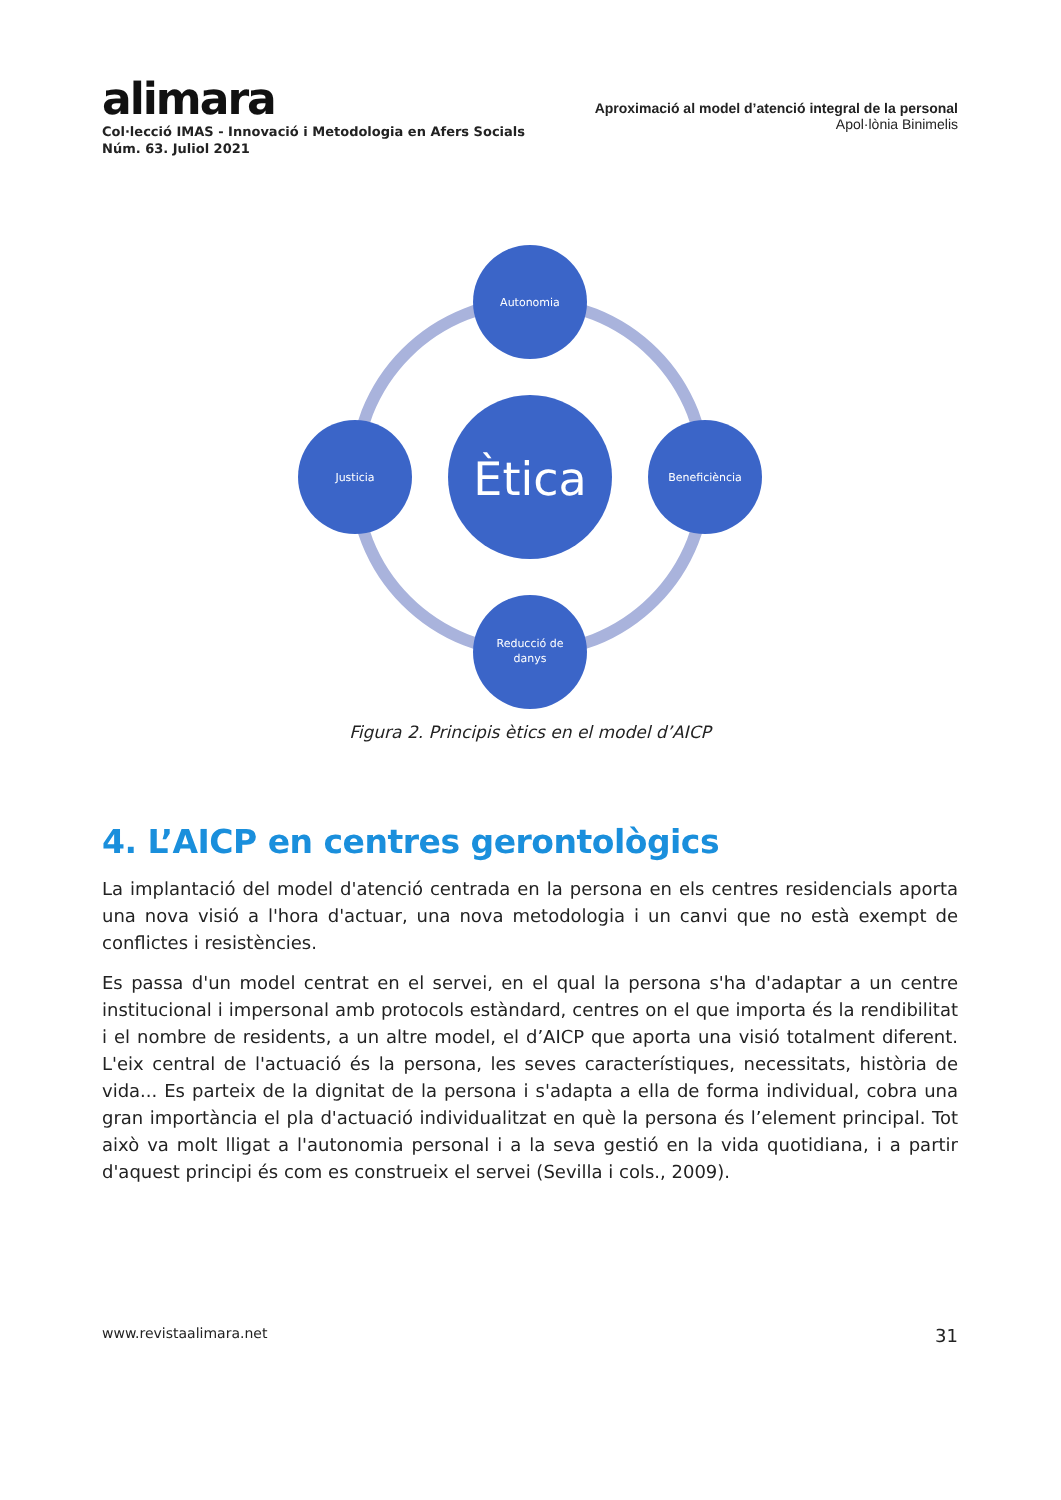alimara
Col·lecció IMAS - Innovació i Metodologia en Afers Socials
Núm. 63. Juliol 2021
Aproximació al model d’atenció integral de la personal
Apol·lònia Binimelis
Autonomia
Justicia
Beneficiència
Reducció de
danys
Ètica
Figura 2. Principis ètics en el model d’AICP
4. L’AICP en centres gerontològics
La implantació del model d'atenció centrada en la persona en els centres residencials aporta una nova visió a l'hora d'actuar, una nova metodologia i un canvi que no està exempt de conflictes i resistències.
Es passa d'un model centrat en el servei, en el qual la persona s'ha d'adaptar a un centre institucional i impersonal amb protocols estàndard, centres on el que importa és la rendibilitat i el nombre de residents, a un altre model, el d’AICP que aporta una visió totalment diferent. L'eix central de l'actuació és la persona, les seves característiques, necessitats, història de vida... Es parteix de la dignitat de la persona i s'adapta a ella de forma individual, cobra una gran importància el pla d'actuació individualitzat en què la persona és l’element principal. Tot això va molt lligat a l'autonomia personal i a la seva gestió en la vida quotidiana, i a partir d'aquest principi és com es construeix el servei (Sevilla i cols., 2009).
www.revistaalimara.net 31